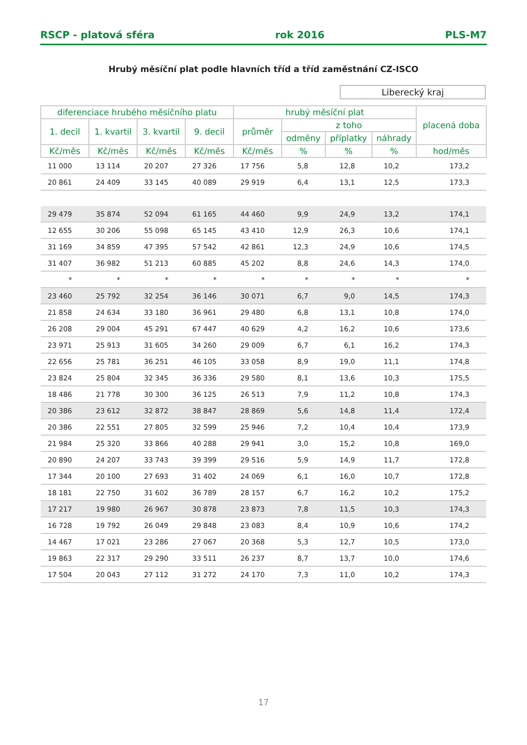RSCP - platová sféra rok 2016 PLS-M7
Hrubý měsíční plat podle hlavních tříd a tříd zaměstnání CZ-ISCO
Liberecký kraj
| diferenciace hrubého měsíčního platu | | | | hrubý měsíční plat | | | | placená doba |
| --- | --- | --- | --- | --- | --- | --- | --- | --- |
| 1. decil | 1. kvartil | 3. kvartil | 9. decil | průměr | z toho | | | |
| | | | | | odměny | příplatky | náhrady | |
| Kč/měs | Kč/měs | Kč/měs | Kč/měs | Kč/měs | % | % | % | hod/měs |
| 11 000 | 13 114 | 20 207 | 27 326 | 17 756 | 5,8 | 12,8 | 10,2 | 173,2 |
| 20 861 | 24 409 | 33 145 | 40 089 | 29 919 | 6,4 | 13,1 | 12,5 | 173,3 |
| 29 479 | 35 874 | 52 094 | 61 165 | 44 460 | 9,9 | 24,9 | 13,2 | 174,1 |
| 12 655 | 30 206 | 55 098 | 65 145 | 43 410 | 12,9 | 26,3 | 10,6 | 174,1 |
| 31 169 | 34 859 | 47 395 | 57 542 | 42 861 | 12,3 | 24,9 | 10,6 | 174,5 |
| 31 407 | 36 982 | 51 213 | 60 885 | 45 202 | 8,8 | 24,6 | 14,3 | 174,0 |
| * | * | * | * | * | * | * | * | * |
| 23 460 | 25 792 | 32 254 | 36 146 | 30 071 | 6,7 | 9,0 | 14,5 | 174,3 |
| 21 858 | 24 634 | 33 180 | 36 961 | 29 480 | 6,8 | 13,1 | 10,8 | 174,0 |
| 26 208 | 29 004 | 45 291 | 67 447 | 40 629 | 4,2 | 16,2 | 10,6 | 173,6 |
| 23 971 | 25 913 | 31 605 | 34 260 | 29 009 | 6,7 | 6,1 | 16,2 | 174,3 |
| 22 656 | 25 781 | 36 251 | 46 105 | 33 058 | 8,9 | 19,0 | 11,1 | 174,8 |
| 23 824 | 25 804 | 32 345 | 36 336 | 29 580 | 8,1 | 13,6 | 10,3 | 175,5 |
| 18 486 | 21 778 | 30 300 | 36 125 | 26 513 | 7,9 | 11,2 | 10,8 | 174,3 |
| 20 386 | 23 612 | 32 872 | 38 847 | 28 869 | 5,6 | 14,8 | 11,4 | 172,4 |
| 20 386 | 22 551 | 27 805 | 32 599 | 25 946 | 7,2 | 10,4 | 10,4 | 173,9 |
| 21 984 | 25 320 | 33 866 | 40 288 | 29 941 | 3,0 | 15,2 | 10,8 | 169,0 |
| 20 890 | 24 207 | 33 743 | 39 399 | 29 516 | 5,9 | 14,9 | 11,7 | 172,8 |
| 17 344 | 20 100 | 27 693 | 31 402 | 24 069 | 6,1 | 16,0 | 10,7 | 172,8 |
| 18 181 | 22 750 | 31 602 | 36 789 | 28 157 | 6,7 | 16,2 | 10,2 | 175,2 |
| 17 217 | 19 980 | 26 967 | 30 878 | 23 873 | 7,8 | 11,5 | 10,3 | 174,3 |
| 16 728 | 19 792 | 26 049 | 29 848 | 23 083 | 8,4 | 10,9 | 10,6 | 174,2 |
| 14 467 | 17 021 | 23 286 | 27 067 | 20 368 | 5,3 | 12,7 | 10,5 | 173,0 |
| 19 863 | 22 317 | 29 290 | 33 511 | 26 237 | 8,7 | 13,7 | 10,0 | 174,6 |
| 17 504 | 20 043 | 27 112 | 31 272 | 24 170 | 7,3 | 11,0 | 10,2 | 174,3 |
17